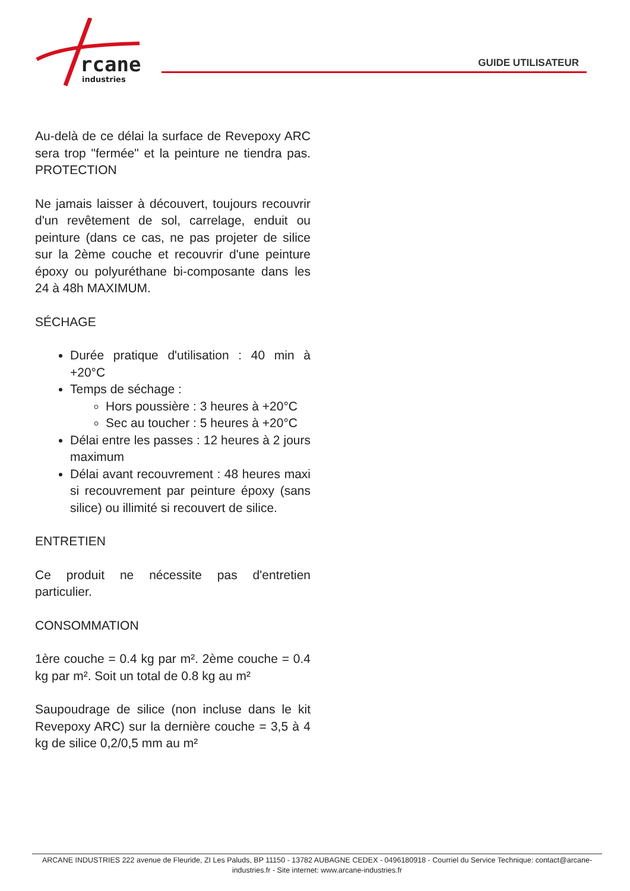rcane
industries
GUIDE UTILISATEUR
Au-delà de ce délai la surface de Revepoxy ARC sera trop "fermée" et la peinture ne tiendra pas. PROTECTION
Ne jamais laisser à découvert, toujours recouvrir d'un revêtement de sol, carrelage, enduit ou peinture (dans ce cas, ne pas projeter de silice sur la 2ème couche et recouvrir d'une peinture époxy ou polyuréthane bi-composante dans les 24 à 48h MAXIMUM.
SÉCHAGE
Durée pratique d'utilisation : 40 min à +20°C
Temps de séchage :
Hors poussière : 3 heures à +20°C
Sec au toucher : 5 heures à +20°C
Délai entre les passes : 12 heures à 2 jours maximum
Délai avant recouvrement : 48 heures maxi si recouvrement par peinture époxy (sans silice) ou illimité si recouvert de silice.
ENTRETIEN
Ce produit ne nécessite pas d'entretien particulier.
CONSOMMATION
1ère couche = 0.4 kg par m². 2ème couche = 0.4 kg par m². Soit un total de 0.8 kg au m²
Saupoudrage de silice (non incluse dans le kit Revepoxy ARC) sur la dernière couche = 3,5 à 4 kg de silice 0,2/0,5 mm au m²
ARCANE INDUSTRIES 222 avenue de Fleuride, ZI Les Paluds, BP 11150 - 13782 AUBAGNE CEDEX - 0496180918 - Courriel du Service Technique: contact@arcane-industries.fr - Site internet: www.arcane-industries.fr